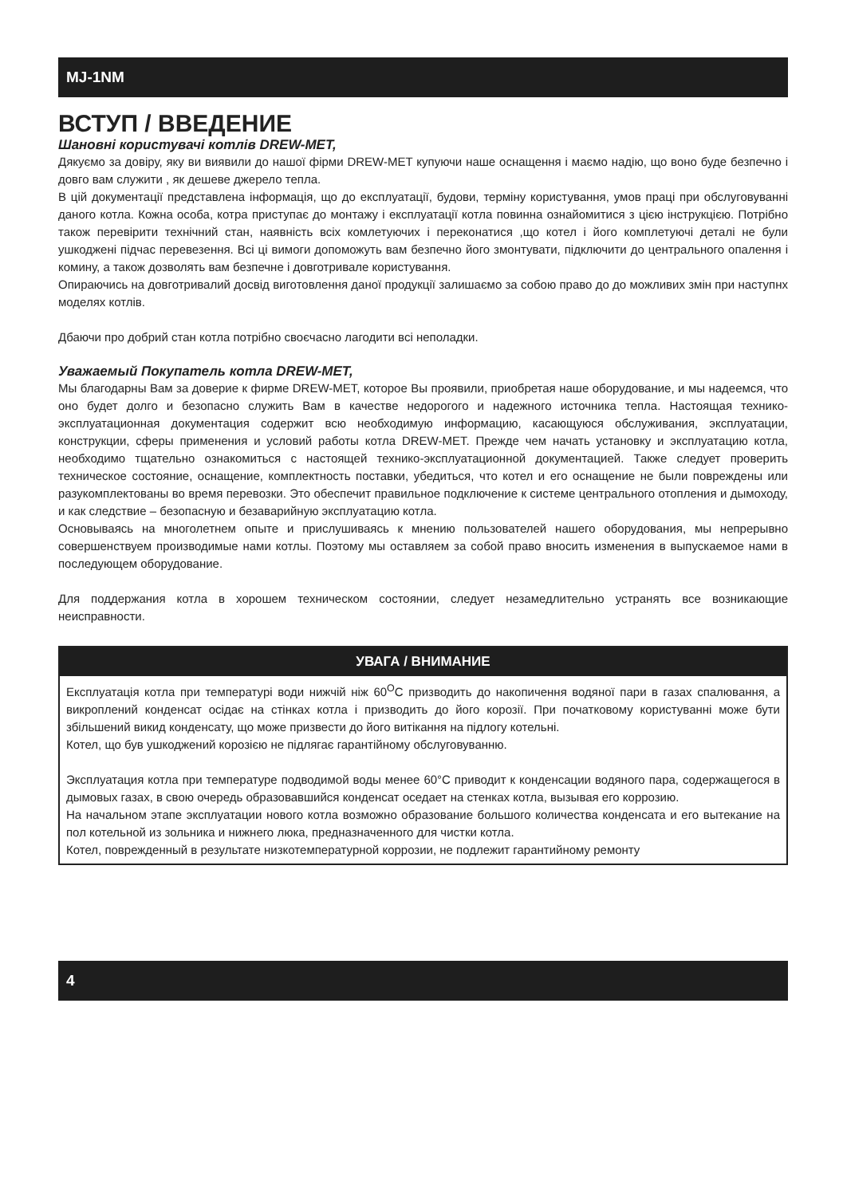MJ-1NM
ВСТУП / ВВЕДЕНИЕ
Шановні користувачі котлів DREW-MET,
Дякуємо за довіру, яку ви виявили до нашої фірми DREW-MET купуючи наше оснащення і маємо надію, що воно буде безпечно і довго вам служити , як дешеве джерело тепла.
В цій документації представлена інформація, що до експлуатації, будови, терміну користування, умов праці при обслуговуванні даного котла. Кожна особа, котра приступає до монтажу і експлуатації котла повинна ознайомитися з цією інструкцією. Потрібно також перевірити технічний стан, наявність всіх комлетуючих і переконатися ,що котел і його комплетуючі деталі не були ушкоджені підчас перевезення. Всі ці вимоги допоможуть вам безпечно його змонтувати, підключити до центрального опалення і комину, а також дозволять вам безпечне і довготривале користування.
Опираючись на довготривалий досвід виготовлення даної продукції залишаємо за собою право до до можливих змін при наступнх моделях котлів.
Дбаючи про добрий стан котла потрібно своєчасно лагодити всі неполадки.
Уважаемый Покупатель котла DREW-MET,
Мы благодарны Вам за доверие к фирме DREW-MET, которое Вы проявили, приобретая наше оборудование, и мы надеемся, что оно будет долго и безопасно служить Вам в качестве недорогого и надежного источника тепла. Настоящая технико-эксплуатационная документация содержит всю необходимую информацию, касающуюся обслуживания, эксплуатации, конструкции, сферы применения и условий работы котла DREW-MET. Прежде чем начать установку и эксплуатацию котла, необходимо тщательно ознакомиться с настоящей технико-эксплуатационной документацией. Также следует проверить техническое состояние, оснащение, комплектность поставки, убедиться, что котел и его оснащение не были повреждены или разукомплектованы во время перевозки. Это обеспечит правильное подключение к системе центрального отопления и дымоходу, и как следствие – безопасную и безаварийную эксплуатацию котла.
Основываясь на многолетнем опыте и прислушиваясь к мнению пользователей нашего оборудования, мы непрерывно совершенствуем производимые нами котлы. Поэтому мы оставляем за собой право вносить изменения в выпускаемое нами в последующем оборудование.
Для поддержания котла в хорошем техническом состоянии, следует незамедлительно устранять все возникающие неисправности.
УВАГА / ВНИМАНИЕ
Експлуатація котла при температурі води нижчій ніж 60<sup>O</sup>C призводить до накопичення водяної пари в газах спалювання, а викроплений конденсат осідає на стінках котла і призводить до його корозії. При початковому користуванні може бути збільшений викид конденсату, що може призвести до його витікання на підлогу котельні.
Котел, що був ушкоджений корозією не підлягає гарантійному обслуговуванню.
Эксплуатация котла при температуре подводимой воды менее 60°C приводит к конденсации водяного пара, содержащегося в дымовых газах, в свою очередь образовавшийся конденсат оседает на стенках котла, вызывая его коррозию.
На начальном этапе эксплуатации нового котла возможно образование большого количества конденсата и его вытекание на пол котельной из зольника и нижнего люка, предназначенного для чистки котла.
Котел, поврежденный в результате низкотемпературной коррозии, не подлежит гарантийному ремонту
4